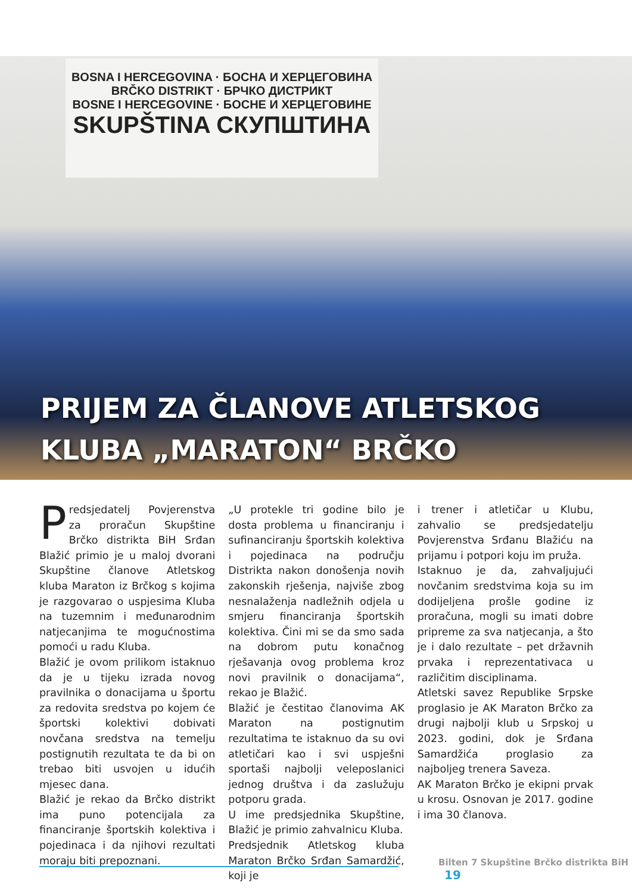BOSNA I HERCEGOVINA · БОСНА И ХЕРЦЕГОВИНА
BRČKO DISTRIKT · БРЧКО ДИСТРИКТ
BOSNE I HERCEGOVINE · БОСНЕ И ХЕРЦЕГОВИНЕ
SKUPŠTINA СКУПШТИНА
PRIJEM ZA ČLANOVE ATLETSKOG
KLUBA „MARATON“ BRČKO
Predsjedatelj Povjerenstva za proračun Skupštine Brčko distrikta BiH Srđan Blažić primio je u maloj dvorani Skupštine članove Atletskog kluba Maraton iz Brčkog s kojima je razgovarao o uspjesima Kluba na tuzemnim i međunarodnim natjecanjima te mogućnostima pomoći u radu Kluba.
Blažić je ovom prilikom istaknuo da je u tijeku izrada novog pravilnika o donacijama u športu za redovita sredstva po kojem će športski kolektivi dobivati novčana sredstva na temelju postignutih rezultata te da bi on trebao biti usvojen u idućih mjesec dana.
Blažić je rekao da Brčko distrikt ima puno potencijala za financiranje športskih kolektiva i pojedinaca i da njihovi rezultati moraju biti prepoznani.
„U protekle tri godine bilo je dosta problema u financiranju i sufinanciranju športskih kolektiva i pojedinaca na području Distrikta nakon donošenja novih zakonskih rješenja, najviše zbog nesnalaženja nadležnih odjela u smjeru financiranja športskih kolektiva. Čini mi se da smo sada na dobrom putu konačnog rješavanja ovog problema kroz novi pravilnik o donacijama“, rekao je Blažić.
Blažić je čestitao članovima AK Maraton na postignutim rezultatima te istaknuo da su ovi atletičari kao i svi uspješni sportaši najbolji veleposlanici jednog društva i da zaslužuju potporu grada.
U ime predsjednika Skupštine, Blažić je primio zahvalnicu Kluba.
Predsjednik Atletskog kluba Maraton Brčko Srđan Samardžić, koji je
i trener i atletičar u Klubu, zahvalio se predsjedatelju Povjerenstva Srđanu Blažiću na prijamu i potpori koju im pruža.
Istaknuo je da, zahvaljujući novčanim sredstvima koja su im dodijeljena prošle godine iz proračuna, mogli su imati dobre pripreme za sva natjecanja, a što je i dalo rezultate – pet državnih prvaka i reprezentativaca u različitim disciplinama.
Atletski savez Republike Srpske proglasio je AK Maraton Brčko za drugi najbolji klub u Srpskoj u 2023. godini, dok je Srđana Samardžića proglasio za najboljeg trenera Saveza.
AK Maraton Brčko je ekipni prvak u krosu. Osnovan je 2017. godine i ima 30 članova.
Bilten 7 Skupštine Brčko distrikta BiH 19